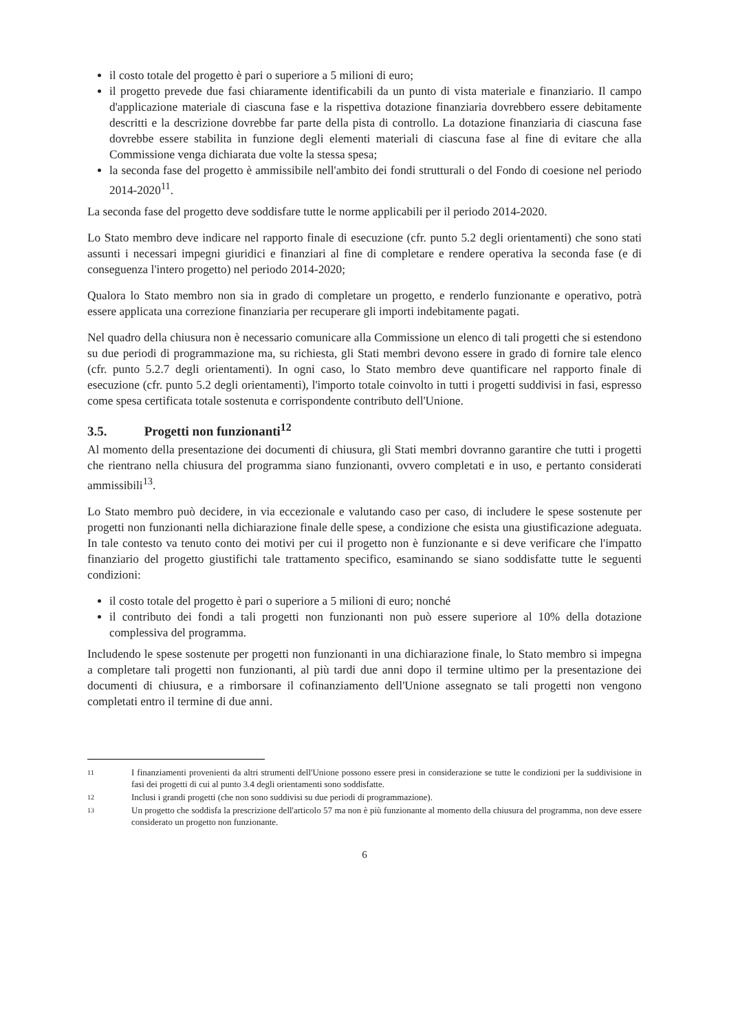il costo totale del progetto è pari o superiore a 5 milioni di euro;
il progetto prevede due fasi chiaramente identificabili da un punto di vista materiale e finanziario. Il campo d'applicazione materiale di ciascuna fase e la rispettiva dotazione finanziaria dovrebbero essere debitamente descritti e la descrizione dovrebbe far parte della pista di controllo. La dotazione finanziaria di ciascuna fase dovrebbe essere stabilita in funzione degli elementi materiali di ciascuna fase al fine di evitare che alla Commissione venga dichiarata due volte la stessa spesa;
la seconda fase del progetto è ammissibile nell'ambito dei fondi strutturali o del Fondo di coesione nel periodo 2014-2020<sup>11</sup>.
La seconda fase del progetto deve soddisfare tutte le norme applicabili per il periodo 2014-2020.
Lo Stato membro deve indicare nel rapporto finale di esecuzione (cfr. punto 5.2 degli orientamenti) che sono stati assunti i necessari impegni giuridici e finanziari al fine di completare e rendere operativa la seconda fase (e di conseguenza l'intero progetto) nel periodo 2014-2020;
Qualora lo Stato membro non sia in grado di completare un progetto, e renderlo funzionante e operativo, potrà essere applicata una correzione finanziaria per recuperare gli importi indebitamente pagati.
Nel quadro della chiusura non è necessario comunicare alla Commissione un elenco di tali progetti che si estendono su due periodi di programmazione ma, su richiesta, gli Stati membri devono essere in grado di fornire tale elenco (cfr. punto 5.2.7 degli orientamenti). In ogni caso, lo Stato membro deve quantificare nel rapporto finale di esecuzione (cfr. punto 5.2 degli orientamenti), l'importo totale coinvolto in tutti i progetti suddivisi in fasi, espresso come spesa certificata totale sostenuta e corrispondente contributo dell'Unione.
3.5. Progetti non funzionanti<sup>12</sup>
Al momento della presentazione dei documenti di chiusura, gli Stati membri dovranno garantire che tutti i progetti che rientrano nella chiusura del programma siano funzionanti, ovvero completati e in uso, e pertanto considerati ammissibili<sup>13</sup>.
Lo Stato membro può decidere, in via eccezionale e valutando caso per caso, di includere le spese sostenute per progetti non funzionanti nella dichiarazione finale delle spese, a condizione che esista una giustificazione adeguata. In tale contesto va tenuto conto dei motivi per cui il progetto non è funzionante e si deve verificare che l'impatto finanziario del progetto giustifichi tale trattamento specifico, esaminando se siano soddisfatte tutte le seguenti condizioni:
il costo totale del progetto è pari o superiore a 5 milioni di euro; nonché
il contributo dei fondi a tali progetti non funzionanti non può essere superiore al 10% della dotazione complessiva del programma.
Includendo le spese sostenute per progetti non funzionanti in una dichiarazione finale, lo Stato membro si impegna a completare tali progetti non funzionanti, al più tardi due anni dopo il termine ultimo per la presentazione dei documenti di chiusura, e a rimborsare il cofinanziamento dell'Unione assegnato se tali progetti non vengono completati entro il termine di due anni.
11 I finanziamenti provenienti da altri strumenti dell'Unione possono essere presi in considerazione se tutte le condizioni per la suddivisione in fasi dei progetti di cui al punto 3.4 degli orientamenti sono soddisfatte.
12 Inclusi i grandi progetti (che non sono suddivisi su due periodi di programmazione).
13 Un progetto che soddisfa la prescrizione dell'articolo 57 ma non è più funzionante al momento della chiusura del programma, non deve essere considerato un progetto non funzionante.
6